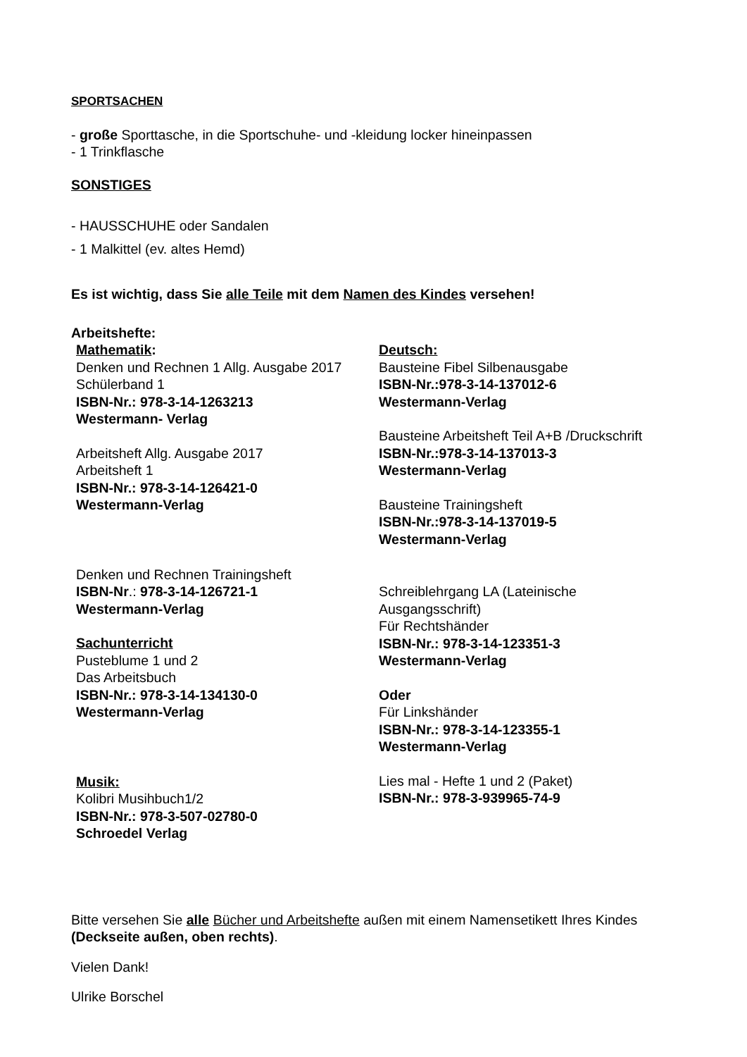SPORTSACHEN
- große Sporttasche, in die Sportschuhe- und -kleidung locker hineinpassen
- 1 Trinkflasche
SONSTIGES
- HAUSSCHUHE oder Sandalen
- 1 Malkittel (ev. altes Hemd)
Es ist wichtig, dass Sie alle Teile mit dem Namen des Kindes versehen!
Arbeitshefte:
Mathematik:
Denken und Rechnen 1 Allg. Ausgabe 2017
Schülerband 1
ISBN-Nr.: 978-3-14-1263213
Westermann- Verlag
Arbeitsheft Allg. Ausgabe 2017
Arbeitsheft 1
ISBN-Nr.: 978-3-14-126421-0
Westermann-Verlag
Denken und Rechnen Trainingsheft
ISBN-Nr.: 978-3-14-126721-1
Westermann-Verlag
Sachunterricht
Pusteblume 1 und 2
Das Arbeitsbuch
ISBN-Nr.: 978-3-14-134130-0
Westermann-Verlag
Musik:
Kolibri Musihbuch1/2
ISBN-Nr.: 978-3-507-02780-0
Schroedel Verlag
Deutsch:
Bausteine Fibel Silbenausgabe
ISBN-Nr.:978-3-14-137012-6
Westermann-Verlag
Bausteine Arbeitsheft Teil A+B /Druckschrift
ISBN-Nr.:978-3-14-137013-3
Westermann-Verlag
Bausteine Trainingsheft
ISBN-Nr.:978-3-14-137019-5
Westermann-Verlag
Schreiblehrgang LA (Lateinische
Ausgangsschrift)
Für Rechtshänder
ISBN-Nr.: 978-3-14-123351-3
Westermann-Verlag
Oder
Für Linkshänder
ISBN-Nr.: 978-3-14-123355-1
Westermann-Verlag
Lies mal - Hefte 1 und 2 (Paket)
ISBN-Nr.: 978-3-939965-74-9
Bitte versehen Sie alle Bücher und Arbeitshefte außen mit einem Namensetikett Ihres Kindes (Deckseite außen, oben rechts).
Vielen Dank!
Ulrike Borschel